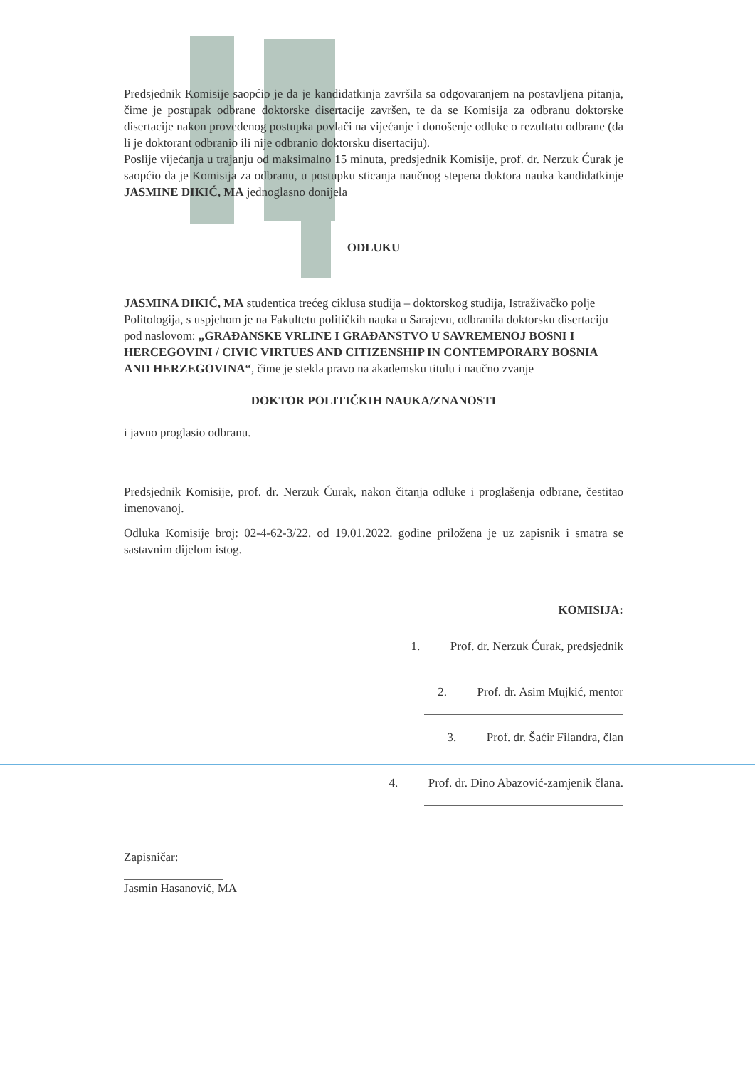Predsjednik Komisije saopćio je da je kandidatkinja završila sa odgovaranjem na postavljena pitanja, čime je postupak odbrane doktorske disertacije završen, te da se Komisija za odbranu doktorske disertacije nakon provedenog postupka povlači na vijećanje i donošenje odluke o rezultatu odbrane (da li je doktorant odbranio ili nije odbranio doktorsku disertaciju).
Poslije vijećanja u trajanju od maksimalno 15 minuta, predsjednik Komisije, prof. dr. Nerzuk Ćurak je saopćio da je Komisija za odbranu, u postupku sticanja naučnog stepena doktora nauka kandidatkinje JASMINE ĐIKIĆ, MA jednoglasno donijela
ODLUKU
JASMINA ĐIKIĆ, MA studentica trećeg ciklusa studija – doktorskog studija, Istraživačko polje Politologija, s uspjehom je na Fakultetu političkih nauka u Sarajevu, odbranila doktorsku disertaciju pod naslovom: „GRAĐANSKE VRLINE I GRAĐANSTVO U SAVREMENOJ BOSNI I HERCEGOVINI / CIVIC VIRTUES AND CITIZENSHIP IN CONTEMPORARY BOSNIA AND HERZEGOVINA“, čime je stekla pravo na akademsku titulu i naučno zvanje
DOKTOR POLITIČKIH NAUKA/ZNANOSTI
i javno proglasio odbranu.
Predsjednik Komisije, prof. dr. Nerzuk Ćurak, nakon čitanja odluke i proglašenja odbrane, čestitao imenovanoj.
Odluka Komisije broj: 02-4-62-3/22. od 19.01.2022. godine priložena je uz zapisnik i smatra se sastavnim dijelom istog.
KOMISIJA:
1. Prof. dr. Nerzuk Ćurak, predsjednik
2. Prof. dr. Asim Mujkić, mentor
3. Prof. dr. Šaćir Filandra, član
4. Prof. dr. Dino Abazović-zamjenik člana.
Zapisničar:
Jasmin Hasanović, MA